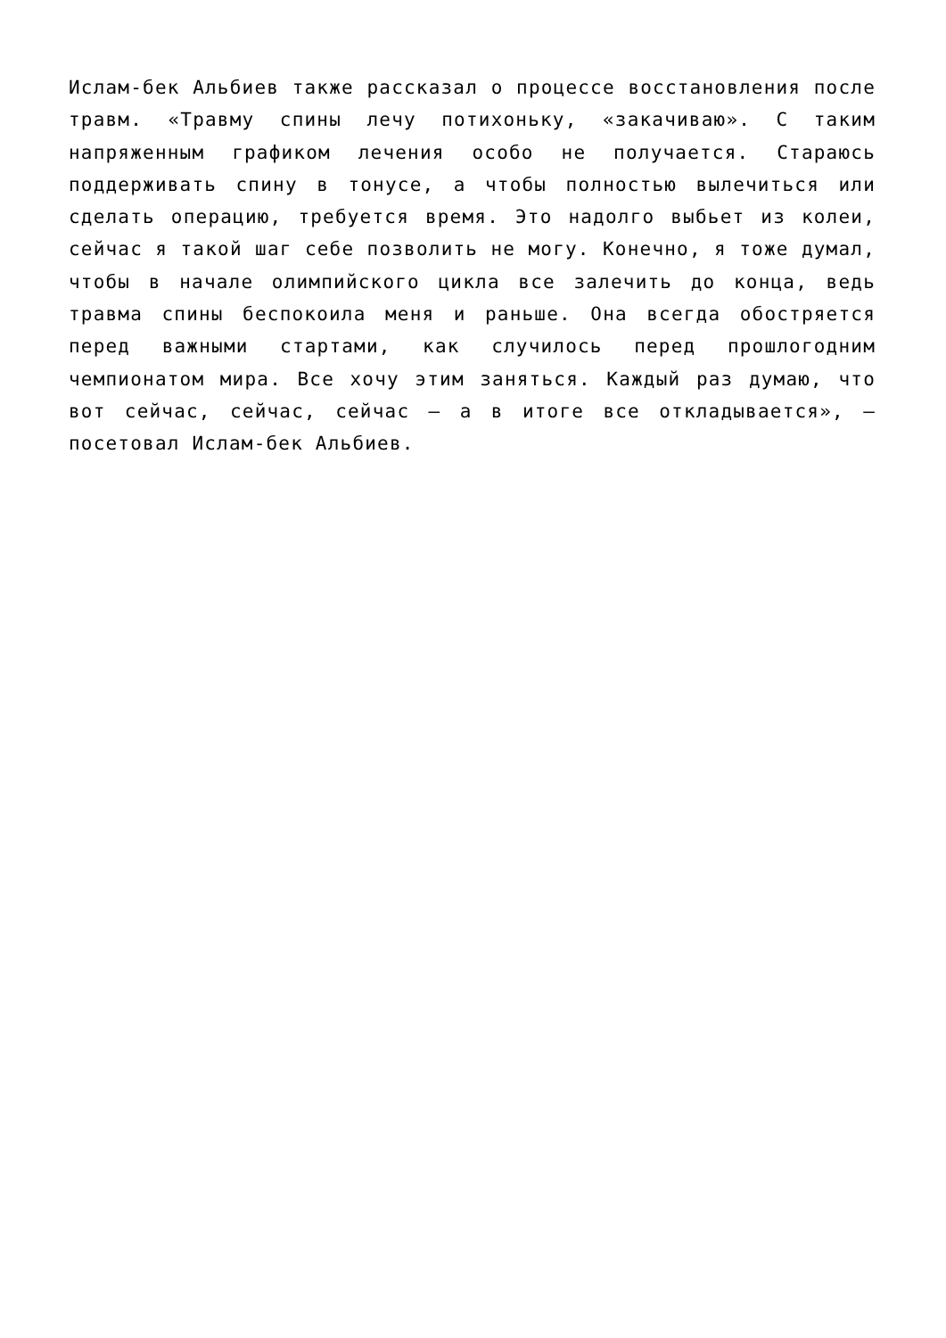Ислам-бек Альбиев также рассказал о процессе восстановления после травм. «Травму спины лечу потихоньку, «закачиваю». С таким напряженным графиком лечения особо не получается. Стараюсь поддерживать спину в тонусе, а чтобы полностью вылечиться или сделать операцию, требуется время. Это надолго выбьет из колеи, сейчас я такой шаг себе позволить не могу. Конечно, я тоже думал, чтобы в начале олимпийского цикла все залечить до конца, ведь травма спины беспокоила меня и раньше. Она всегда обостряется перед важными стартами, как случилось перед прошлогодним чемпионатом мира. Все хочу этим заняться. Каждый раз думаю, что вот сейчас, сейчас, сейчас – а в итоге все откладывается», – посетовал Ислам-бек Альбиев.